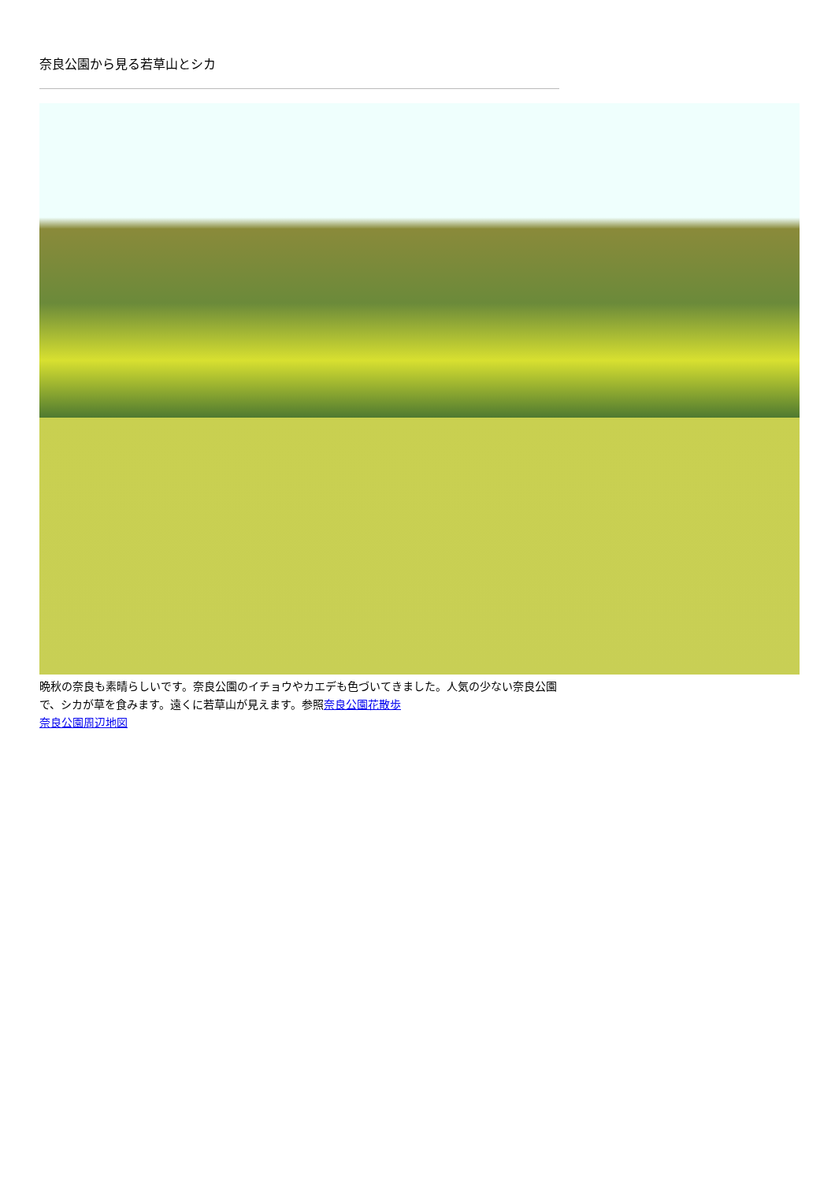奈良公園から見る若草山とシカ
晩秋の奈良も素晴らしいです。奈良公園のイチョウやカエデも色づいてきました。人気の少ない奈良公園で、シカが草を食みます。遠くに若草山が見えます。参照奈良公園花散歩
奈良公園周辺地図